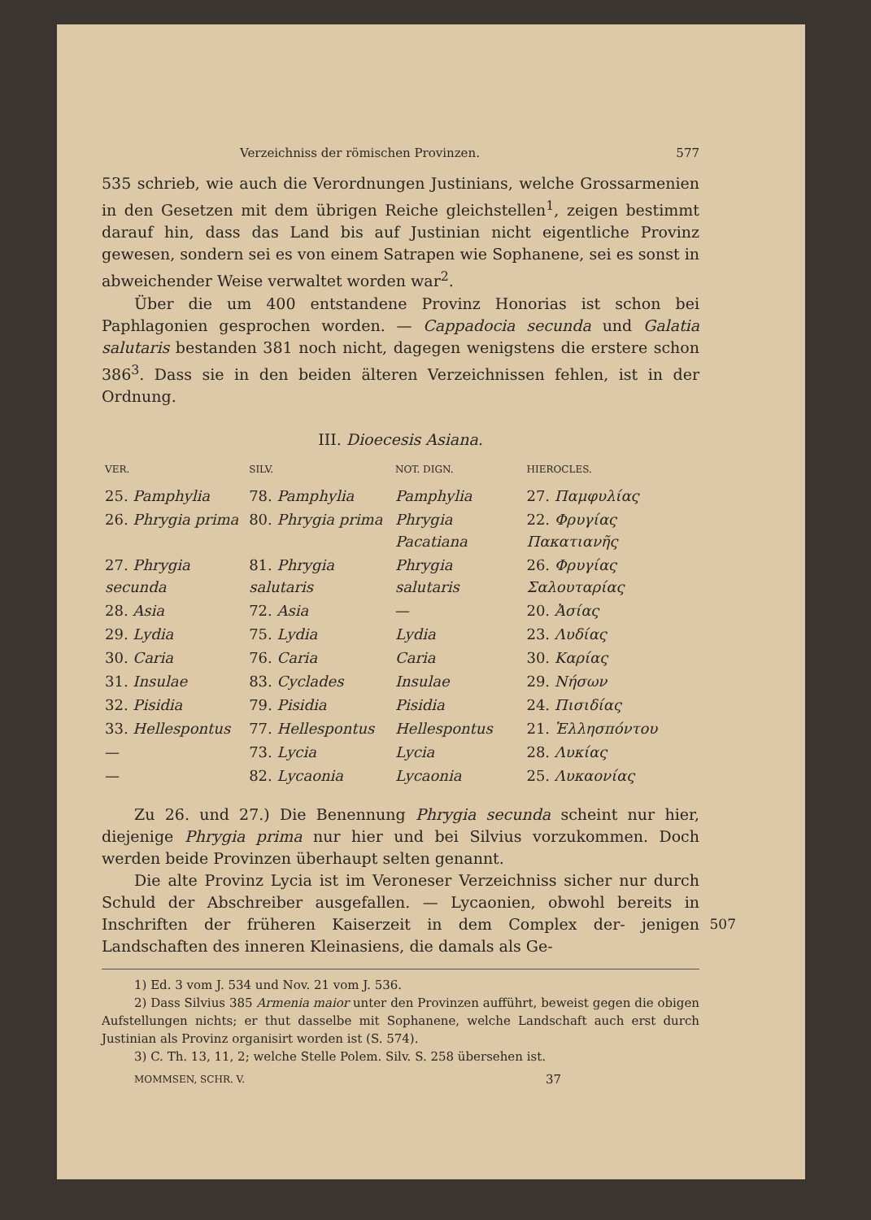Verzeichniss der römischen Provinzen. 577
535 schrieb, wie auch die Verordnungen Justinians, welche Grossarmenien in den Gesetzen mit dem übrigen Reiche gleichstellen<sup>1</sup>, zeigen bestimmt darauf hin, dass das Land bis auf Justinian nicht eigentliche Provinz gewesen, sondern sei es von einem Satrapen wie Sophanene, sei es sonst in abweichender Weise verwaltet worden war<sup>2</sup>.
Über die um 400 entstandene Provinz Honorias ist schon bei Paphlagonien gesprochen worden. — Cappadocia secunda und Galatia salutaris bestanden 381 noch nicht, dagegen wenigstens die erstere schon 386<sup>3</sup>. Dass sie in den beiden älteren Verzeichnissen fehlen, ist in der Ordnung.
III. Dioecesis Asiana.
| VER. | SILV. | NOT. DIGN. | HIEROCLES. |
| --- | --- | --- | --- |
| 25. Pamphylia | 78. Pamphylia | Pamphylia | 27. Παμφυλίας |
| 26. Phrygia prima | 80. Phrygia prima | Phrygia Pacatiana | 22. Φρυγίας Πακατιανῆς |
| 27. Phrygia secunda | 81. Phrygia salutaris | Phrygia salutaris | 26. Φρυγίας Σαλουταρίας |
| 28. Asia | 72. Asia | — | 20. Ἀσίας |
| 29. Lydia | 75. Lydia | Lydia | 23. Λυδίας |
| 30. Caria | 76. Caria | Caria | 30. Καρίας |
| 31. Insulae | 83. Cyclades | Insulae | 29. Νήσων |
| 32. Pisidia | 79. Pisidia | Pisidia | 24. Πισιδίας |
| 33. Hellespontus | 77. Hellespontus | Hellespontus | 21. Ἑλλησπόντου |
| — | 73. Lycia | Lycia | 28. Λυκίας |
| — | 82. Lycaonia | Lycaonia | 25. Λυκαονίας |
Zu 26. und 27.) Die Benennung Phrygia secunda scheint nur hier, diejenige Phrygia prima nur hier und bei Silvius vorzukommen. Doch werden beide Provinzen überhaupt selten genannt.
Die alte Provinz Lycia ist im Veroneser Verzeichniss sicher nur durch Schuld der Abschreiber ausgefallen. — Lycaonien, obwohl bereits in Inschriften der früheren Kaiserzeit in dem Complex der- 507 jenigen Landschaften des inneren Kleinasiens, die damals als Ge-
1) Ed. 3 vom J. 534 und Nov. 21 vom J. 536.
2) Dass Silvius 385 Armenia maior unter den Provinzen aufführt, beweist gegen die obigen Aufstellungen nichts; er thut dasselbe mit Sophanene, welche Landschaft auch erst durch Justinian als Provinz organisirt worden ist (S. 574).
3) C. Th. 13, 11, 2; welche Stelle Polem. Silv. S. 258 übersehen ist.
MOMMSEN, SCHR. V. 37